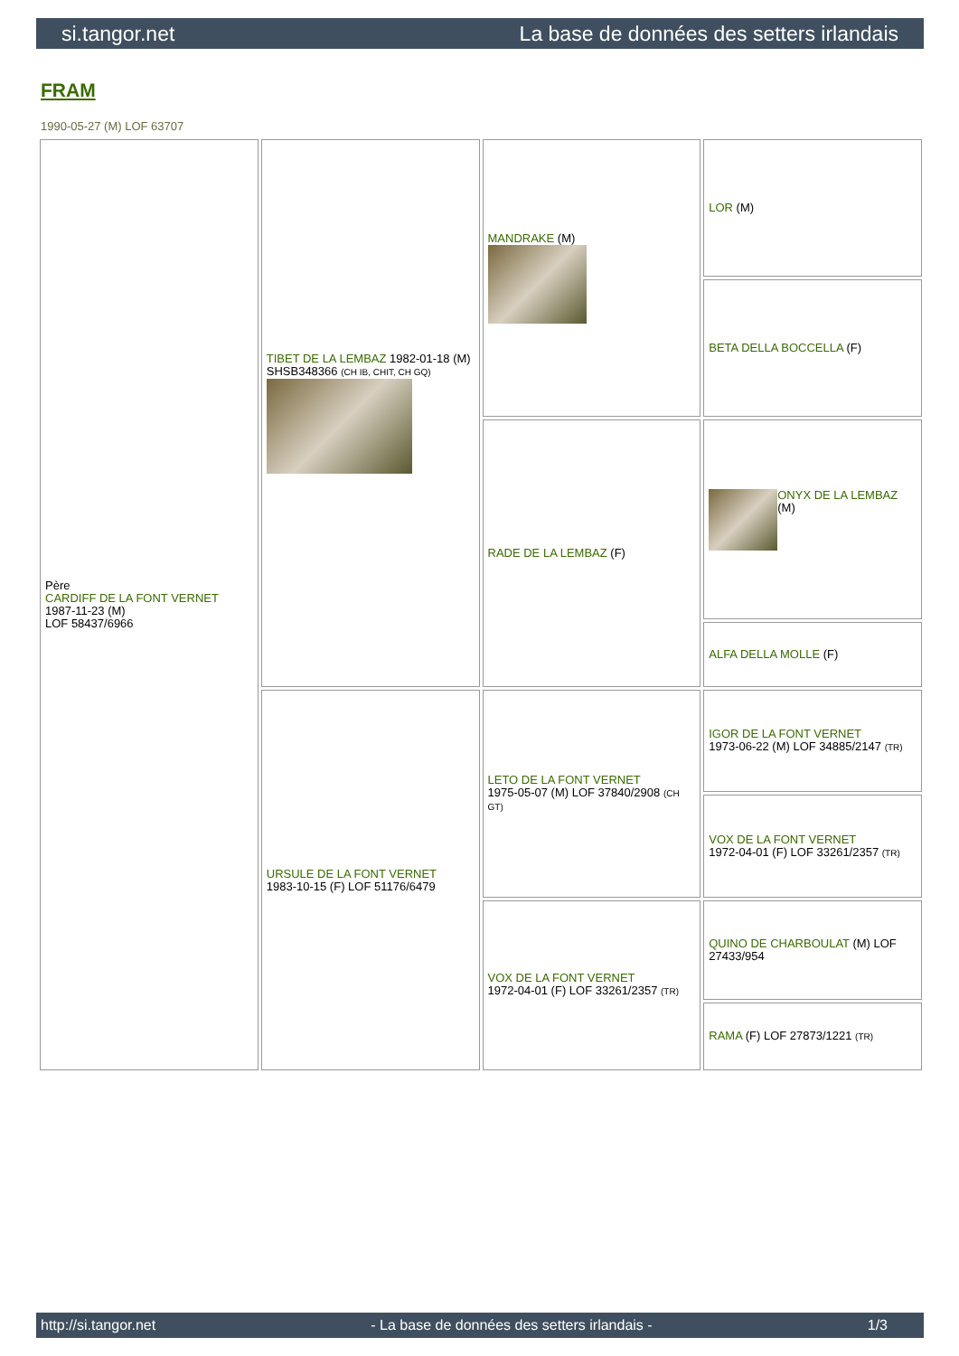si.tangor.net La base de données des setters irlandais
FRAM
1990-05-27 (M) LOF 63707
| Père CARDIFF DE LA FONT VERNET 1987-11-23 (M) LOF 58437/6966 | TIBET DE LA LEMBAZ 1982-01-18 (M) SHSB348366 (CH IB, CHIT, CH GQ) | MANDRAKE (M) | LOR (M) |
| | | | BETA DELLA BOCCELLA (F) |
| | | RADE DE LA LEMBAZ (F) | ONYX DE LA LEMBAZ (M) |
| | | | ALFA DELLA MOLLE (F) |
| | URSULE DE LA FONT VERNET 1983-10-15 (F) LOF 51176/6479 | LETO DE LA FONT VERNET 1975-05-07 (M) LOF 37840/2908 (CH GT) | IGOR DE LA FONT VERNET 1973-06-22 (M) LOF 34885/2147 (TR) |
| | | | VOX DE LA FONT VERNET 1972-04-01 (F) LOF 33261/2357 (TR) |
| | | VOX DE LA FONT VERNET 1972-04-01 (F) LOF 33261/2357 (TR) | QUINO DE CHARBOULAT (M) LOF 27433/954 |
| | | | RAMA (F) LOF 27873/1221 (TR) |
http://si.tangor.net - La base de données des setters irlandais - 1/3